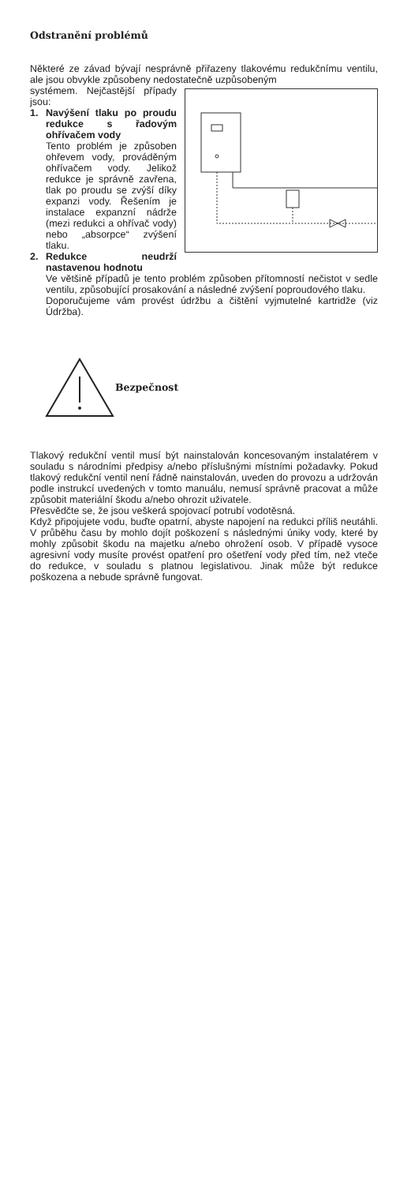Odstranění problémů
Některé ze závad bývají nesprávně přiřazeny tlakovému redukčnímu ventilu, ale jsou obvykle způsobeny nedostatečně uzpůsobeným
systémem. Nejčastější případy jsou:
1. Navýšení tlaku po proudu redukce s řadovým ohřívačem vody
Tento problém je způsoben ohřevem vody, prováděným ohřívačem vody. Jelikož redukce je správně zavřena, tlak po proudu se zvýší díky expanzi vody. Řešením je instalace expanzní nádrže (mezi redukci a ohřívač vody) nebo „absorpce“ zvýšení tlaku.
2. Redukce neudrží nastavenou hodnotu
Ve většině případů je tento problém způsoben přítomností nečistot v sedle ventilu, způsobující prosakování a následné zvýšení poproudového tlaku.
Doporučujeme vám provést údržbu a čištění vyjmutelné kartridže (viz Údržba).
Bezpečnost
Tlakový redukční ventil musí být nainstalován koncesovaným instalatérem v souladu s národními předpisy a/nebo příslušnými místními požadavky. Pokud tlakový redukční ventil není řádně nainstalován, uveden do provozu a udržován podle instrukcí uvedených v tomto manuálu, nemusí správně pracovat a může způsobit materiální škodu a/nebo ohrozit uživatele.
Přesvědčte se, že jsou veškerá spojovací potrubí vodotěsná.
Když připojujete vodu, buďte opatrní, abyste napojení na redukci příliš neutáhli. V průběhu času by mohlo dojít poškození s následnými úniky vody, které by mohly způsobit škodu na majetku a/nebo ohrožení osob. V případě vysoce agresivní vody musíte provést opatření pro ošetření vody před tím, než vteče do redukce, v souladu s platnou legislativou. Jinak může být redukce poškozena a nebude správně fungovat.